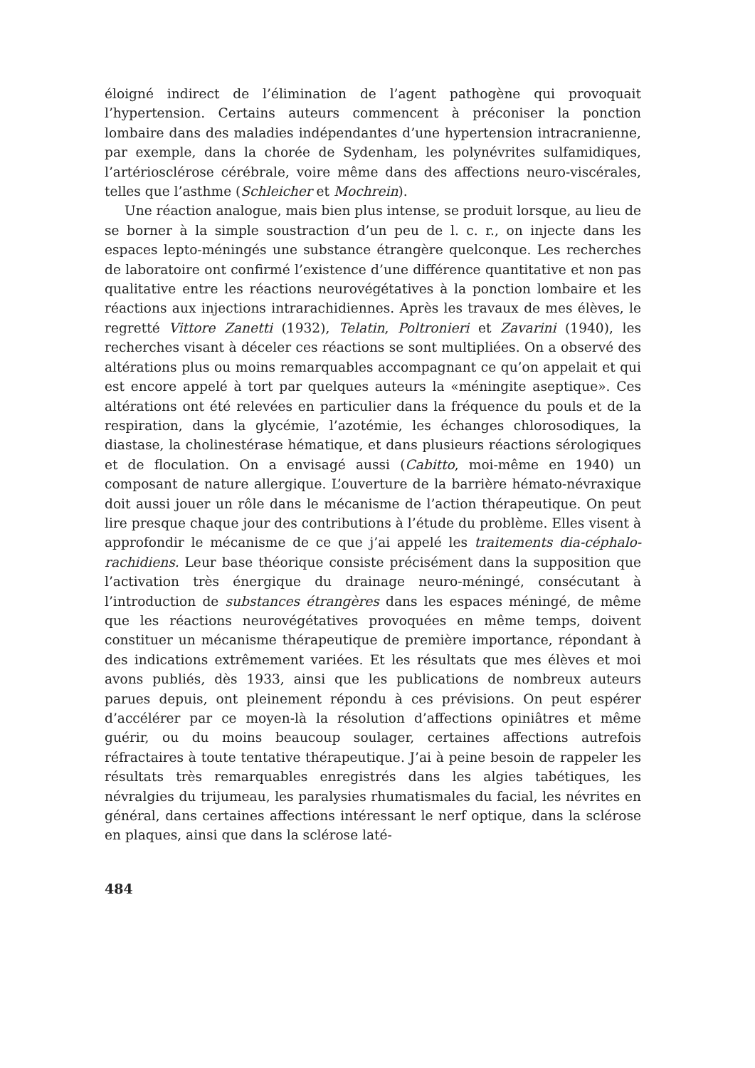éloigné indirect de l’élimination de l’agent pathogène qui provoquait l’hypertension. Certains auteurs commencent à préconiser la ponction lombaire dans des maladies indépendantes d’une hypertension intra­cranienne, par exemple, dans la chorée de Sydenham, les polynévrites sulfamidiques, l’artériosclérose cérébrale, voire même dans des affec­tions neuro-viscérales, telles que l’asthme (Schleicher et Mochrein).
Une réaction analogue, mais bien plus intense, se produit lorsque, au lieu de se borner à la simple soustraction d’un peu de l. c. r., on in­jecte dans les espaces lepto-méningés une substance étrangère quel­conque. Les recherches de laboratoire ont confirmé l’existence d’une différence quantitative et non pas qualitative entre les réactions neuro­végétatives à la ponction lombaire et les réactions aux injections intrarachidiennes. Après les travaux de mes élèves, le regretté Vit­tore Zanetti (1932), Telatin, Poltronieri et Zavarini (1940), les recherches visant à déceler ces réactions se sont multipliées. On a observé des altérations plus ou moins remarquables accompagnant ce qu’on appe­lait et qui est encore appelé à tort par quelques auteurs la «méningite aseptique». Ces altérations ont été relevées en particulier dans la fréquence du pouls et de la respiration, dans la glycémie, l’azotémie, les échanges chlorosodiques, la diastase, la cholinestérase hématique, et dans plusieurs réactions sérologiques et de floculation. On a envisagé aussi (Cabitto, moi-même en 1940) un composant de nature allergique. L’ouverture de la barrière hémato-névraxique doit aussi jouer un rôle dans le mécanisme de l’action thérapeutique. On peut lire presque chaque jour des contri­butions à l’étude du problème. Elles visent à approfondir le mécanisme de ce que j’ai appelé les traitements dia-céphalo-rachidiens. Leur base théorique consiste précisément dans la supposition que l’activation très énergique du drainage neuro-méningé, consécutant à l’introduction de substances étrangères dans les espaces méningé, de même que les réac­tions neurovégétatives provoquées en même temps, doivent constituer un mécanisme thérapeutique de première importance, répondant à des indications extrêmement variées. Et les résultats que mes élèves et moi avons publiés, dès 1933, ainsi que les publications de nombreux auteurs parues depuis, ont pleinement répondu à ces prévisions. On peut espérer d’accélérer par ce moyen-là la résolution d’affections opiniâtres et même guérir, ou du moins beaucoup soulager, certaines affections autrefois réfractaires à toute tentative thérapeutique. J’ai à peine besoin de rap­peler les résultats très remarquables enregistrés dans les algies tabé­tiques, les névralgies du trijumeau, les paralysies rhumatismales du facial, les névrites en général, dans certaines affections intéressant le nerf optique, dans la sclérose en plaques, ainsi que dans la sclérose laté-
484